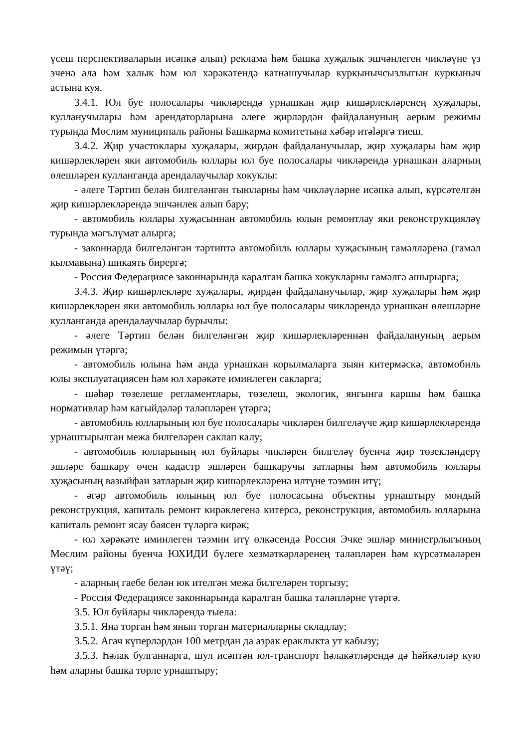үсеш перспективаларын исәпкә алып) реклама һәм башка хуҗалык эшчәнлеген чикләүне үз эченә ала һәм халык һәм юл хәрәкәтендә катнашучылар куркынычсызлыгын куркыныч астына куя.
3.4.1. Юл буе полосалары чикләрендә урнашкан җир кишәрлекләренең хуҗалары, кулланучылары һәм арендаторларына әлеге җирләрдән файдалануның аерым режимы турында Мөслим муниципаль районы Башкарма комитетына хәбәр итələргә тиеш.
3.4.2. Җир участоклары хуҗалары, җирдән файдаланучылар, җир хуҗалары һәм җир кишәрлекләрен яки автомобиль юллары юл буе полосалары чикләрендә урнашкан аларның өлешләрен кулланганда арендалаучылар хокуклы:
- әлеге Тәртип белән билгеләнгән тыюларны һәм чикләүләрне исәпкә алып, күрсәтелгән җир кишәрлекләрендә эшчәнлек алып бару;
- автомобиль юллары хуҗасыннан автомобиль юлын ремонтлау яки реконструкцияләү турында мәгълүмат алырга;
- законнарда билгеләнгән тәртиптә автомобиль юллары хуҗасының гамәлләренә (гамәл кылмавына) шикаять бирергә;
- Россия Федерациясе законнарында каралган башка хокукларны гамәлгә ашырырга;
3.4.3. Җир кишәрлекләре хуҗалары, җирдән файдаланучылар, җир хуҗалары һәм җир кишәрлекләрен яки автомобиль юллары юл буе полосалары чикләрендә урнашкан өлешләрне кулланганда арендалаучылар бурычлы:
- әлеге Тәртип белән билгеләнгән җир кишәрлекләреннән файдалануның аерым режимын үтәргә;
- автомобиль юлына һәм анда урнашкан корылмаларга зыян китермәскә, автомобиль юлы эксплуатациясен һәм юл хәрәкәте иминлеген сакларга;
- шәһәр төзелеше регламентлары, төзелеш, экологик, янгынга каршы һәм башка нормативлар һәм кагыйдәләр таләпләрен үтәргә;
- автомобиль юлларының юл буе полосалары чикләрен билгеләүче җир кишәрлекләрендә урнаштырылган межа билгеләрен саклап калу;
- автомобиль юлларының юл буйлары чикләрен билгеләү буенча җир төзекләндерү эшләре башкару өчен кадастр эшләрен башкаручы затларны һәм автомобиль юллары хуҗасының вазыйфаи затларын җир кишәрлекләренә илтүне тәэмин итү;
- әгәр автомобиль юлының юл буе полосасына объектны урнаштыру мондый реконструкция, капиталь ремонт кирәклегенә китерсә, реконструкция, автомобиль юлларына капиталь ремонт ясау бәясен түләргә кирәк;
- юл хәрәкәте иминлеген тәэмин итү өлкәсендә Россия Эчке эшләр министрлыгының Мөслим районы буенча ЮХИДИ бүлеге хезмәткәрләренең таләпләрен һәм күрсәтмәләрен үтәү;
- аларның гаебе белән юк ителгән межа билгеләрен торгызу;
- Россия Федерациясе законнарында каралган башка таләпләрне үтәргә.
3.5. Юл буйлары чикләрендә тыела:
3.5.1. Яна торган һәм янып торган материалларны складлау;
3.5.2. Агач күперләрдән 100 метрдан да азрак ераклыкта ут кабызу;
3.5.3. Һәлак булганнарга, шул исәптән юл-транспорт һәлакәтләрендә дә һәйкәлләр кую һәм аларны башка төрле урнаштыру;